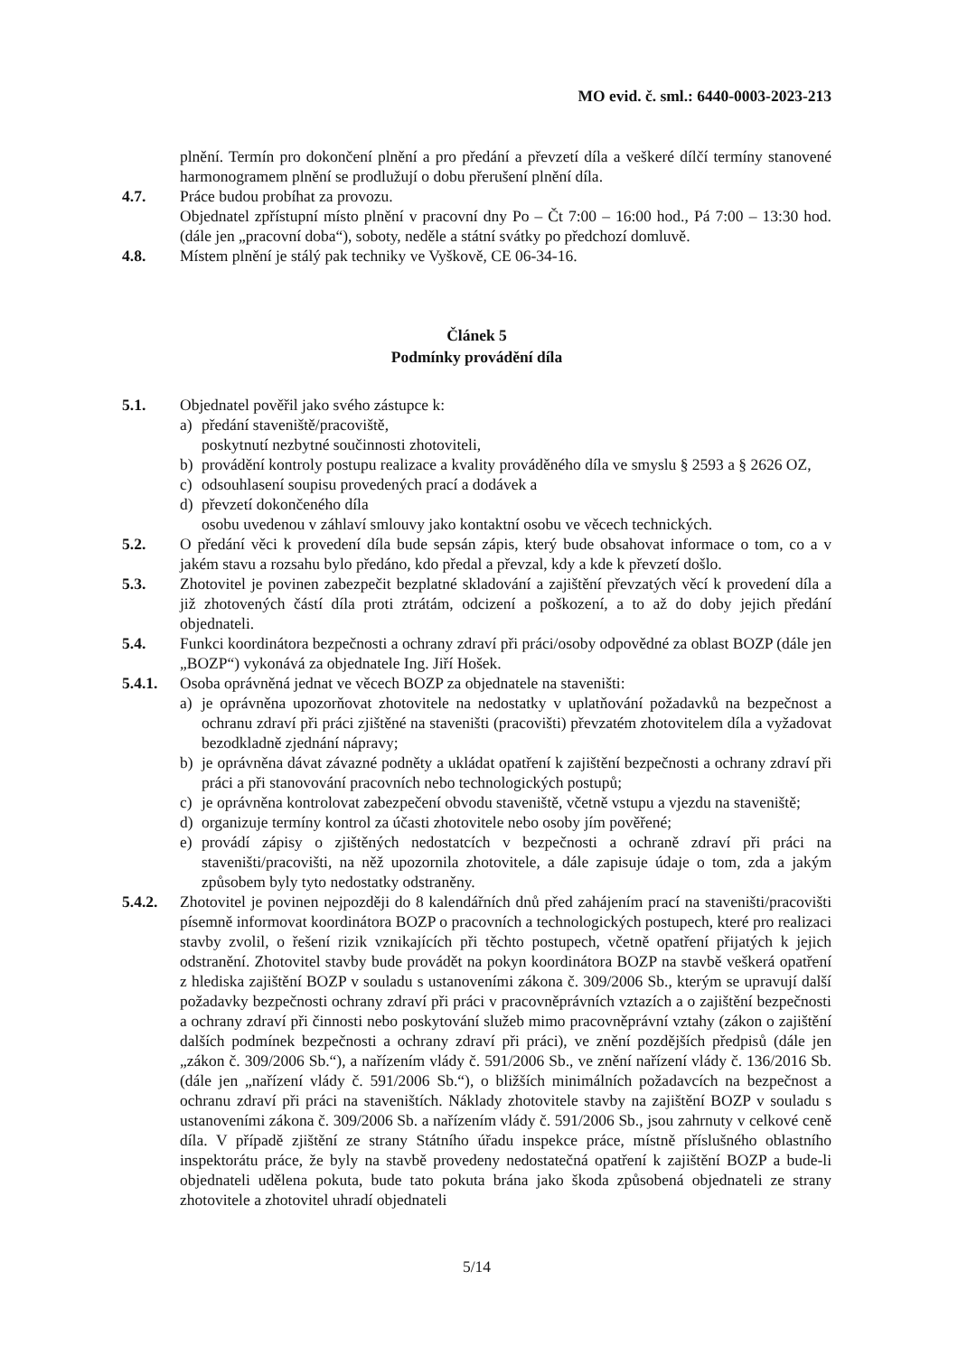MO evid. č. sml.: 6440-0003-2023-213
plnění. Termín pro dokončení plnění a pro předání a převzetí díla a veškeré dílčí termíny stanovené harmonogramem plnění se prodlužují o dobu přerušení plnění díla.
4.7. Práce budou probíhat za provozu.
Objednatel zpřístupní místo plnění v pracovní dny Po – Čt 7:00 – 16:00 hod., Pá 7:00 – 13:30 hod. (dále jen „pracovní doba“), soboty, neděle a státní svátky po předchozí domluvě.
4.8. Místem plnění je stálý pak techniky ve Vyškově, CE 06-34-16.
Článek 5
Podmínky provádění díla
5.1. Objednatel pověřil jako svého zástupce k:
a) předání staveniště/pracoviště,
poskytnutí nezbytné součinnosti zhotoviteli,
b) provádění kontroly postupu realizace a kvality prováděného díla ve smyslu § 2593 a § 2626 OZ,
c) odsouhlasení soupisu provedených prací a dodávek a
d) převzetí dokončeného díla
osobu uvedenou v záhlaví smlouvy jako kontaktní osobu ve věcech technických.
5.2. O předání věci k provedení díla bude sepsán zápis, který bude obsahovat informace o tom, co a v jakém stavu a rozsahu bylo předáno, kdo předal a převzal, kdy a kde k převzetí došlo.
5.3. Zhotovitel je povinen zabezpečit bezplatné skladování a zajištění převzatých věcí k provedení díla a již zhotovených částí díla proti ztrátám, odcizení a poškození, a to až do doby jejich předání objednateli.
5.4. Funkci koordinátora bezpečnosti a ochrany zdraví při práci/osoby odpovědné za oblast BOZP (dále jen „BOZP“) vykonává za objednatele Ing. Jiří Hošek.
5.4.1. Osoba oprávněná jednat ve věcech BOZP za objednatele na staveništi:
a) je oprávněna upozorňovat zhotovitele na nedostatky v uplatňování požadavků na bezpečnost a ochranu zdraví při práci zjištěné na staveništi (pracovišti) převzatém zhotovitelem díla a vyžadovat bezodkladně zjednání nápravy;
b) je oprávněna dávat závazné podněty a ukládat opatření k zajištění bezpečnosti a ochrany zdraví při práci a při stanovování pracovních nebo technologických postupů;
c) je oprávněna kontrolovat zabezpečení obvodu staveniště, včetně vstupu a vjezdu na staveniště;
d) organizuje termíny kontrol za účasti zhotovitele nebo osoby jím pověřené;
e) provádí zápisy o zjištěných nedostatcích v bezpečnosti a ochraně zdraví při práci na staveništi/pracovišti, na něž upozornila zhotovitele, a dále zapisuje údaje o tom, zda a jakým způsobem byly tyto nedostatky odstraněny.
5.4.2. Zhotovitel je povinen nejpozději do 8 kalendářních dnů před zahájením prací na staveništi/pracovišti písemně informovat koordinátora BOZP o pracovních a technologických postupech, které pro realizaci stavby zvolil, o řešení rizik vznikajících při těchto postupech, včetně opatření přijatých k jejich odstranění. Zhotovitel stavby bude provádět na pokyn koordinátora BOZP na stavbě veškerá opatření z hlediska zajištění BOZP v souladu s ustanoveními zákona č. 309/2006 Sb., kterým se upravují další požadavky bezpečnosti ochrany zdraví při práci v pracovněprávních vztazích a o zajištění bezpečnosti a ochrany zdraví při činnosti nebo poskytování služeb mimo pracovněprávní vztahy (zákon o zajištění dalších podmínek bezpečnosti a ochrany zdraví při práci), ve znění pozdějších předpisů (dále jen „zákon č. 309/2006 Sb.“), a nařízením vlády č. 591/2006 Sb., ve znění nařízení vlády č. 136/2016 Sb. (dále jen „nařízení vlády č. 591/2006 Sb.“), o bližších minimálních požadavcích na bezpečnost a ochranu zdraví při práci na staveništích. Náklady zhotovitele stavby na zajištění BOZP v souladu s ustanoveními zákona č. 309/2006 Sb. a nařízením vlády č. 591/2006 Sb., jsou zahrnuty v celkové ceně díla. V případě zjištění ze strany Státního úřadu inspekce práce, místně příslušného oblastního inspektorátu práce, že byly na stavbě provedeny nedostatečná opatření k zajištění BOZP a bude-li objednateli udělena pokuta, bude tato pokuta brána jako škoda způsobená objednateli ze strany zhotovitele a zhotovitel uhradí objednateli
5/14